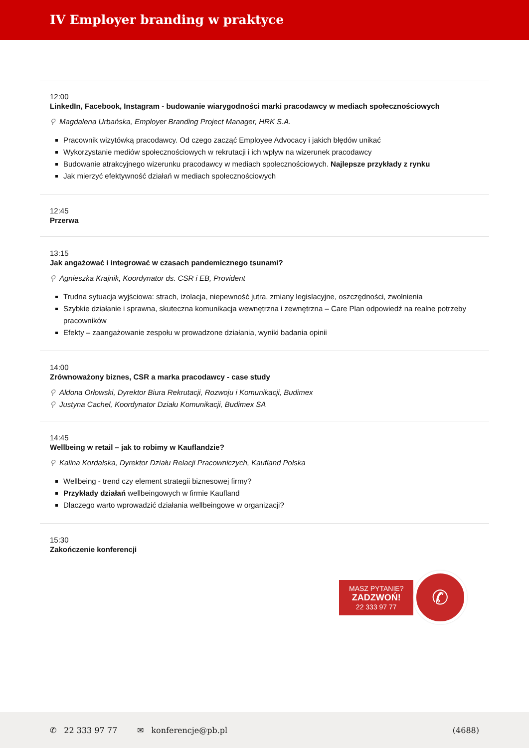IV Employer branding w praktyce
12:00
LinkedIn, Facebook, Instagram - budowanie wiarygodności marki pracodawcy w mediach społecznościowych
⚲ Magdalena Urbańska, Employer Branding Project Manager, HRK S.A.
Pracownik wizytówką pracodawcy. Od czego zacząć Employee Advocacy i jakich błędów unikać
Wykorzystanie mediów społecznościowych w rekrutacji i ich wpływ na wizerunek pracodawcy
Budowanie atrakcyjnego wizerunku pracodawcy w mediach społecznościowych. Najlepsze przykłady z rynku
Jak mierzyć efektywność działań w mediach społecznościowych
12:45
Przerwa
13:15
Jak angażować i integrować w czasach pandemicznego tsunami?
⚲ Agnieszka Krajnik, Koordynator ds. CSR i EB, Provident
Trudna sytuacja wyjściowa: strach, izolacja, niepewność jutra, zmiany legislacyjne, oszczędności, zwolnienia
Szybkie działanie i sprawna, skuteczna komunikacja wewnętrzna i zewnętrzna – Care Plan odpowiedź na realne potrzeby pracowników
Efekty – zaangażowanie zespołu w prowadzone działania, wyniki badania opinii
14:00
Zrównoważony biznes, CSR a marka pracodawcy - case study
⚲ Aldona Orłowski, Dyrektor Biura Rekrutacji, Rozwoju i Komunikacji, Budimex
⚲ Justyna Cachel, Koordynator Działu Komunikacji, Budimex SA
14:45
Wellbeing w retail – jak to robimy w Kauflandzie?
⚲ Kalina Kordalska, Dyrektor Działu Relacji Pracowniczych, Kaufland Polska
Wellbeing - trend czy element strategii biznesowej firmy?
Przykłady działań wellbeingowych w firmie Kaufland
Dlaczego warto wprowadzić działania wellbeingowe w organizacji?
15:30
Zakończenie konferencji
MASZ PYTANIE?
ZADZWOŃ!
22 333 97 77
✆
✆ 22 333 97 77 ✉ konferencje@pb.pl (4688)